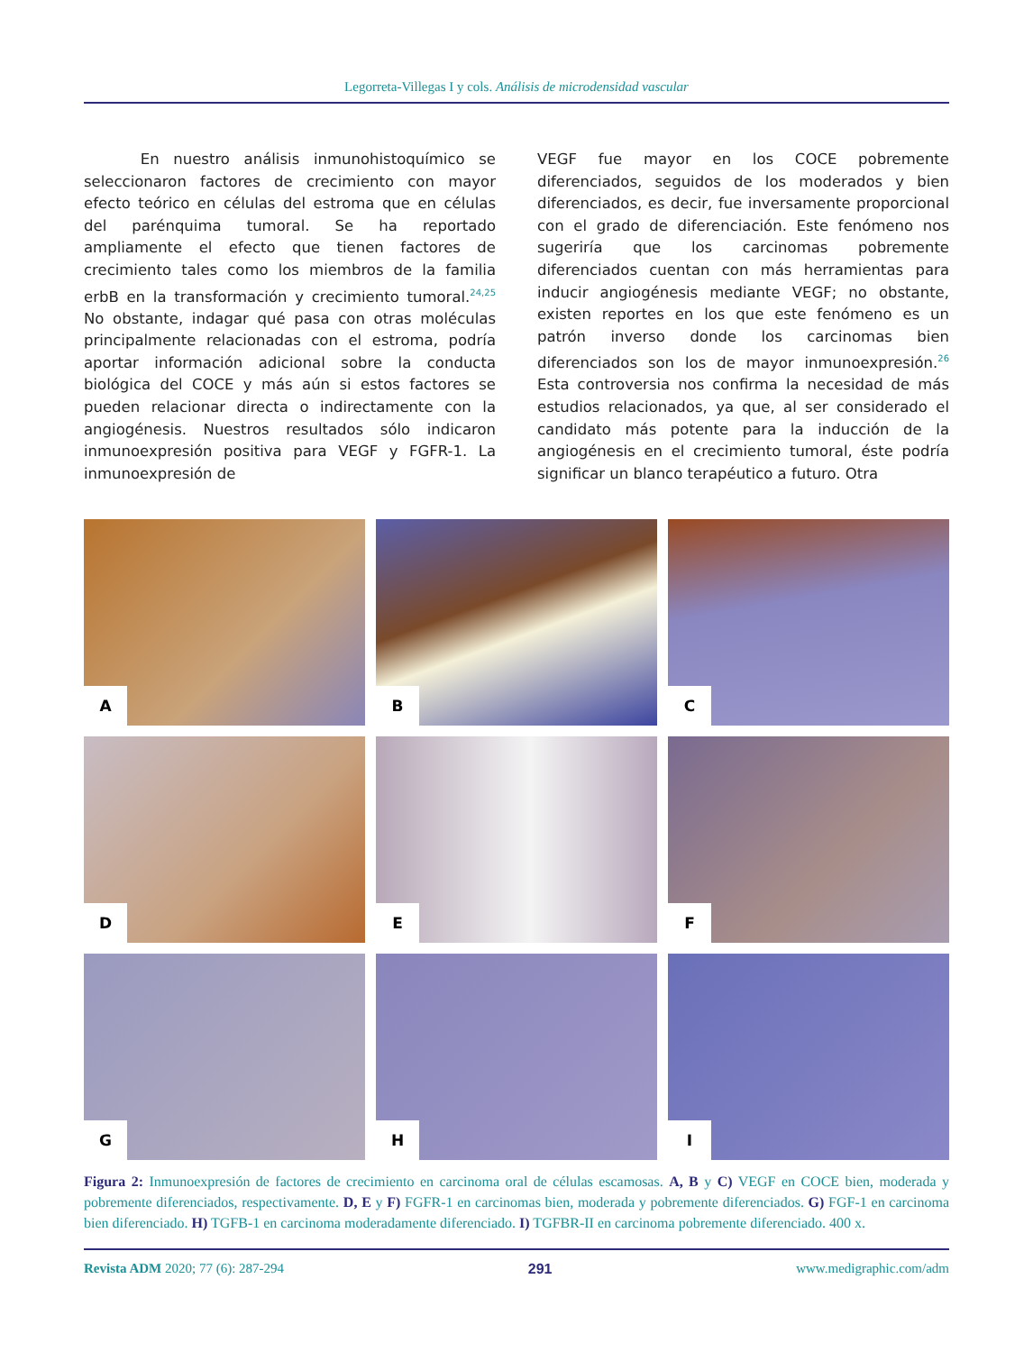Legorreta-Villegas I y cols. Análisis de microdensidad vascular
En nuestro análisis inmunohistoquímico se seleccionaron factores de crecimiento con mayor efecto teórico en células del estroma que en células del parénquima tumoral. Se ha reportado ampliamente el efecto que tienen factores de crecimiento tales como los miembros de la familia erbB en la transformación y crecimiento tumoral.<sup>24,25</sup> No obstante, indagar qué pasa con otras moléculas principalmente relacionadas con el estroma, podría aportar información adicional sobre la conducta biológica del COCE y más aún si estos factores se pueden relacionar directa o indirectamente con la angiogénesis. Nuestros resultados sólo indicaron inmunoexpresión positiva para VEGF y FGFR-1. La inmunoexpresión de
VEGF fue mayor en los COCE pobremente diferenciados, seguidos de los moderados y bien diferenciados, es decir, fue inversamente proporcional con el grado de diferenciación. Este fenómeno nos sugeriría que los carcinomas pobremente diferenciados cuentan con más herramientas para inducir angiogénesis mediante VEGF; no obstante, existen reportes en los que este fenómeno es un patrón inverso donde los carcinomas bien diferenciados son los de mayor inmunoexpresión.<sup>26</sup> Esta controversia nos confirma la necesidad de más estudios relacionados, ya que, al ser considerado el candidato más potente para la inducción de la angiogénesis en el crecimiento tumoral, éste podría significar un blanco terapéutico a futuro. Otra
A
B
C
D
E
F
G
H
I
Figura 2: Inmunoexpresión de factores de crecimiento en carcinoma oral de células escamosas. A, B y C) VEGF en COCE bien, moderada y pobremente diferenciados, respectivamente. D, E y F) FGFR-1 en carcinomas bien, moderada y pobremente diferenciados. G) FGF-1 en carcinoma bien diferenciado. H) TGFB-1 en carcinoma moderadamente diferenciado. I) TGFBR-II en carcinoma pobremente diferenciado. 400 x.
Revista ADM 2020; 77 (6): 287-294
291 www.medigraphic.com/adm